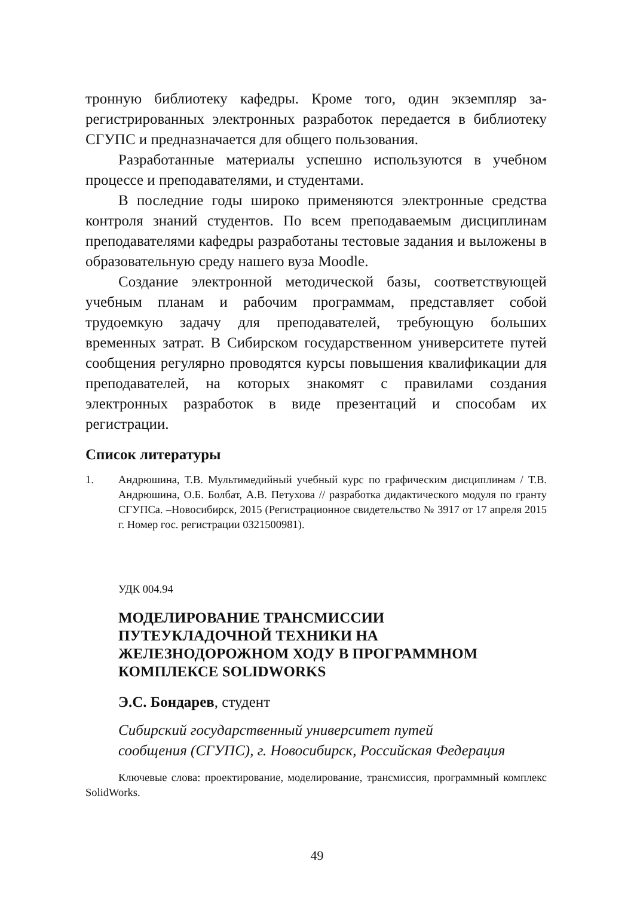тронную библиотеку кафедры. Кроме того, один экземпляр за­регистрированных электронных разработок передается в биб­лиотеку СГУПС и предназначается для общего пользования.
Разработанные материалы успешно используются в учеб­ном процессе и преподавателями, и студентами.
В последние годы широко применяются электронные сред­ства контроля знаний студентов. По всем преподаваемым дисци­плинам преподавателями кафедры разработаны тестовые задания и выложены в образовательную среду нашего вуза Moodle.
Создание электронной методической базы, соответствую­щей учебным планам и рабочим программам, представляет со­бой трудоемкую задачу для преподавателей, требующую боль­ших временных затрат. В Сибирском государственном универ­ситете путей сообщения регулярно проводятся курсы повыше­ния квалификации для преподавателей, на которых знакомят с правилами создания электронных разработок в виде презента­ций и способам их регистрации.
Список литературы
1. Андрюшина, Т.В. Мультимедийный учебный курс по графическим дис­циплинам / Т.В. Андрюшина, О.Б. Болбат, А.В. Петухова // разработка дидактического модуля по гранту СГУПСа. –Новосибирск, 2015 (Реги­страционное свидетельство № 3917 от 17 апреля 2015 г. Номер гос. реги­страции 0321500981).
УДК 004.94
МОДЕЛИРОВАНИЕ ТРАНСМИССИИ
ПУТЕУКЛАДОЧНОЙ ТЕХНИКИ НА
ЖЕЛЕЗНОДОРОЖНОМ ХОДУ В ПРОГРАММНОМ
КОМПЛЕКСЕ SOLIDWORKS
Э.С. Бондарев, студент
Сибирский государственный университет путей
сообщения (СГУПС), г. Новосибирск, Российская Федерация
Ключевые слова: проектирование, моделирование, трансмиссия, про­граммный комплекс SolidWorks.
49